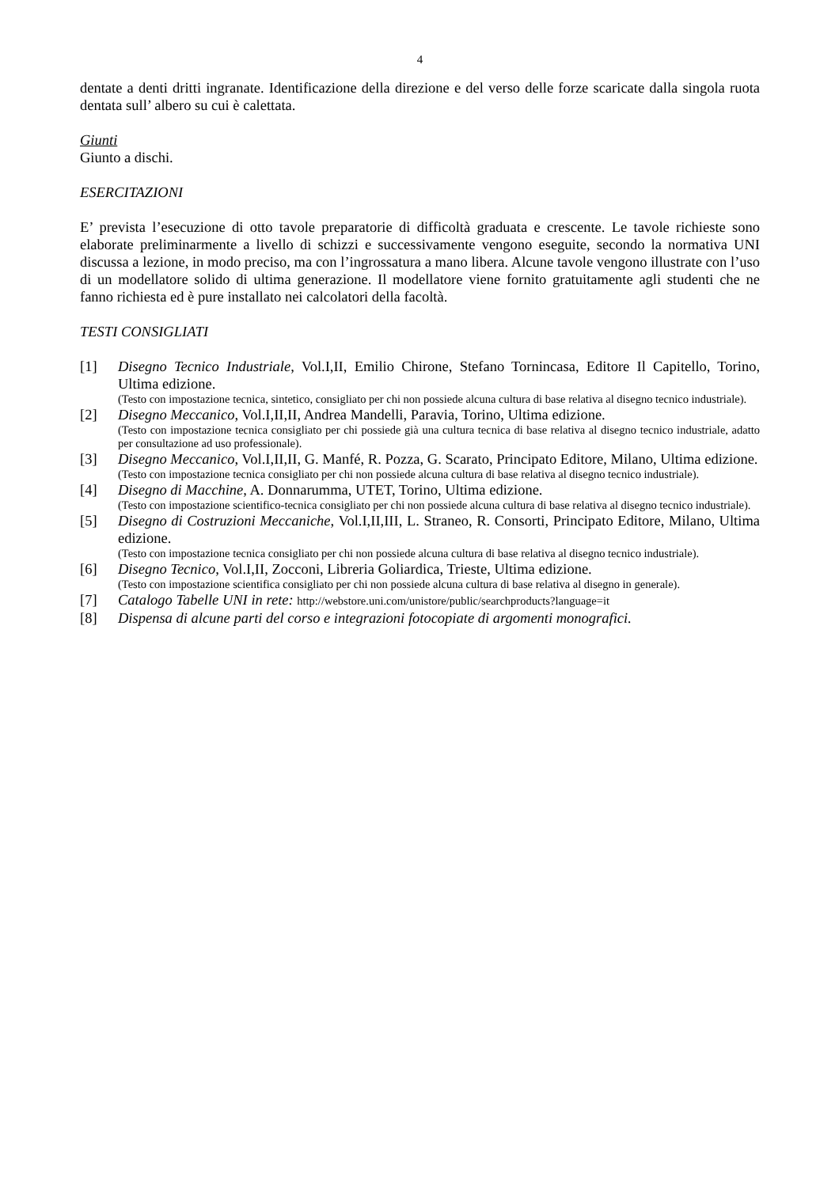4
dentate a denti dritti ingranate. Identificazione della direzione e del verso delle forze scaricate dalla singola ruota dentata sull’ albero su cui è calettata.
Giunti
Giunto a dischi.
ESERCITAZIONI
E’ prevista l’esecuzione di otto tavole preparatorie di difficoltà graduata e crescente. Le tavole richieste sono elaborate preliminarmente a livello di schizzi e successivamente vengono eseguite, secondo la normativa UNI discussa a lezione, in modo preciso, ma con l’ingrossatura a mano libera. Alcune tavole vengono illustrate con l’uso di un modellatore solido di ultima generazione. Il modellatore viene fornito gratuitamente agli studenti che ne fanno richiesta ed è pure installato nei calcolatori della facoltà.
TESTI CONSIGLIATI
[1] Disegno Tecnico Industriale, Vol.I,II, Emilio Chirone, Stefano Tornincasa, Editore Il Capitello, Torino, Ultima edizione.
(Testo con impostazione tecnica, sintetico, consigliato per chi non possiede alcuna cultura di base relativa al disegno tecnico industriale).
[2] Disegno Meccanico, Vol.I,II,II, Andrea Mandelli, Paravia, Torino, Ultima edizione.
(Testo con impostazione tecnica consigliato per chi possiede già una cultura tecnica di base relativa al disegno tecnico industriale, adatto per consultazione ad uso professionale).
[3] Disegno Meccanico, Vol.I,II,II, G. Manfé, R. Pozza, G. Scarato, Principato Editore, Milano, Ultima edizione.
(Testo con impostazione tecnica consigliato per chi non possiede alcuna cultura di base relativa al disegno tecnico industriale).
[4] Disegno di Macchine, A. Donnarumma, UTET, Torino, Ultima edizione.
(Testo con impostazione scientifico-tecnica consigliato per chi non possiede alcuna cultura di base relativa al disegno tecnico industriale).
[5] Disegno di Costruzioni Meccaniche, Vol.I,II,III, L. Straneo, R. Consorti, Principato Editore, Milano, Ultima edizione.
(Testo con impostazione tecnica consigliato per chi non possiede alcuna cultura di base relativa al disegno tecnico industriale).
[6] Disegno Tecnico, Vol.I,II, Zocconi, Libreria Goliardica, Trieste, Ultima edizione.
(Testo con impostazione scientifica consigliato per chi non possiede alcuna cultura di base relativa al disegno in generale).
[7] Catalogo Tabelle UNI in rete: http://webstore.uni.com/unistore/public/searchproducts?language=it
[8] Dispensa di alcune parti del corso e integrazioni fotocopiate di argomenti monografici.